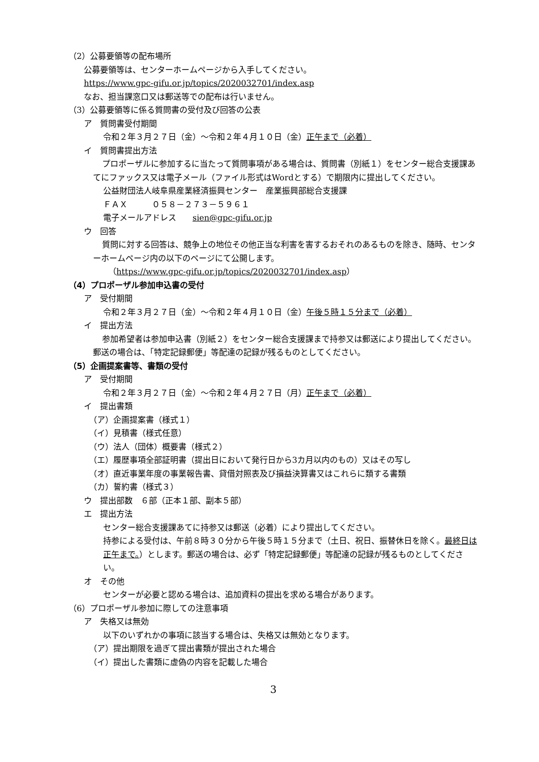（2）公募要領等の配布場所
公募要領等は、センターホームページから入手してください。
https://www.gpc-gifu.or.jp/topics/2020032701/index.asp
なお、担当課窓口又は郵送等での配布は行いません。
（3）公募要領等に係る質問書の受付及び回答の公表
ア　質問書受付期間
令和２年３月２７日（金）～令和２年４月１０日（金）正午まで（必着）
イ　質問書提出方法
プロポーザルに参加するに当たって質問事項がある場合は、質問書（別紙１）をセンター総合支援課あてにファックス又は電子メール（ファイル形式はWordとする）で期限内に提出してください。
公益財団法人岐阜県産業経済振興センター　産業振興部総合支援課
ＦＡＸ　　　０５８－２７３－５９６１
電子メールアドレス　　sien@gpc-gifu.or.jp
ウ　回答
質問に対する回答は、競争上の地位その他正当な利害を害するおそれのあるものを除き、随時、センターホームページ内の以下のページにて公開します。
（https://www.gpc-gifu.or.jp/topics/2020032701/index.asp）
（4）プロポーザル参加申込書の受付
ア　受付期間
令和２年３月２７日（金）～令和２年４月１０日（金）午後５時１５分まで（必着）
イ　提出方法
参加希望者は参加申込書（別紙２）をセンター総合支援課まで持参又は郵送により提出してください。郵送の場合は、「特定記録郵便」等配達の記録が残るものとしてください。
（5）企画提案書等、書類の受付
ア　受付期間
令和２年３月２７日（金）～令和２年４月２７日（月）正午まで（必着）
イ　提出書類
（ア）企画提案書（様式１）
（イ）見積書（様式任意）
（ウ）法人（団体）概要書（様式２）
（エ）履歴事項全部証明書（提出日において発行日から3カ月以内のもの）又はその写し
（オ）直近事業年度の事業報告書、貸借対照表及び損益決算書又はこれらに類する書類
（カ）誓約書（様式３）
ウ　提出部数　６部（正本１部、副本５部）
エ　提出方法
センター総合支援課あてに持参又は郵送（必着）により提出してください。
持参による受付は、午前８時３０分から午後５時１５分まで（土日、祝日、振替休日を除く。最終日は正午まで。）とします。郵送の場合は、必ず「特定記録郵便」等配達の記録が残るものとしてください。
オ　その他
センターが必要と認める場合は、追加資料の提出を求める場合があります。
（6）プロポーザル参加に際しての注意事項
ア　失格又は無効
以下のいずれかの事項に該当する場合は、失格又は無効となります。
（ア）提出期限を過ぎて提出書類が提出された場合
（イ）提出した書類に虚偽の内容を記載した場合
3